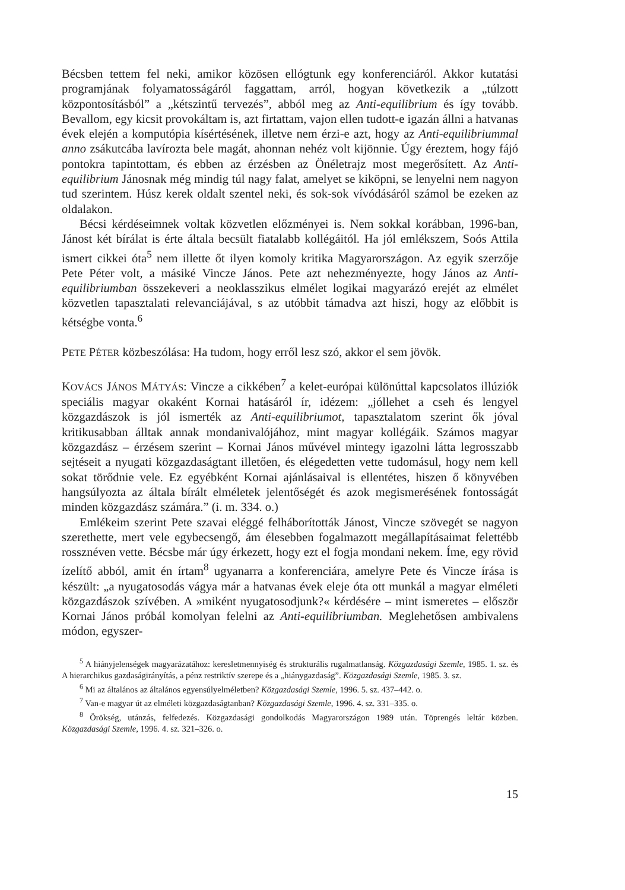Bécsben tettem fel neki, amikor közösen ellógtunk egy konferenciáról. Akkor kutatási programjának folyamatosságáról faggattam, arról, hogyan következik a „túlzott központosításból” a „kétszintű tervezés”, abból meg az Anti-equilibrium és így tovább. Bevallom, egy kicsit provokáltam is, azt firtattam, vajon ellen tudott-e igazán állni a hatvanas évek elején a komputópia kísértésének, illetve nem érzi-e azt, hogy az Anti-equilibriummal anno zsákutcába lavírozta bele magát, ahonnan nehéz volt kijönnie. Úgy éreztem, hogy fájó pontokra tapintottam, és ebben az érzésben az Önéletrajz most megerősített. Az Anti-equilibrium Jánosnak még mindig túl nagy falat, amelyet se kiköpni, se lenyelni nem nagyon tud szerintem. Húsz kerek oldalt szentel neki, és sok-sok vívódásáról számol be ezeken az oldalakon.
Bécsi kérdéseimnek voltak közvetlen előzményei is. Nem sokkal korábban, 1996-ban, Jánost két bírálat is érte általa becsült fiatalabb kollégáitól. Ha jól emlékszem, Soós Attila ismert cikkei óta<sup>5</sup> nem illette őt ilyen komoly kritika Magyarországon. Az egyik szerzője Pete Péter volt, a másiké Vincze János. Pete azt nehezményezte, hogy János az Anti-equilibriumban összekeveri a neoklasszikus elmélet logikai magyarázó erejét az elmélet közvetlen tapasztalati relevanciájával, s az utóbbit támadva azt hiszi, hogy az előbbit is kétségbe vonta.<sup>6</sup>
PETE PÉTER közbeszólása: Ha tudom, hogy erről lesz szó, akkor el sem jövök.
KOVÁCS JÁNOS MÁTYÁS: Vincze a cikkében<sup>7</sup> a kelet-európai különúttal kapcsolatos illúziók speciális magyar okaként Kornai hatásáról ír, idézem: „jóllehet a cseh és lengyel közgazdászok is jól ismerték az Anti-equilibriumot, tapasztalatom szerint ők jóval kritikusabban álltak annak mondanivalójához, mint magyar kollégáik. Számos magyar közgazdász – érzésem szerint – Kornai János művével mintegy igazolni látta legrosszabb sejtéseit a nyugati közgazdaságtant illetően, és elégedetten vette tudomásul, hogy nem kell sokat törődnie vele. Ez egyébként Kornai ajánlásaival is ellentétes, hiszen ő könyvében hangsúlyozta az általa bírált elméletek jelentőségét és azok megismerésének fontosságát minden közgazdász számára.” (i. m. 334. o.)
Emlékeim szerint Pete szavai eléggé felháborították Jánost, Vincze szövegét se nagyon szerethette, mert vele egybecsengő, ám élesebben fogalmazott megállapításaimat felettébb rossznéven vette. Bécsbe már úgy érkezett, hogy ezt el fogja mondani nekem. Íme, egy rövid ízelítő abból, amit én írtam<sup>8</sup> ugyanarra a konferenciára, amelyre Pete és Vincze írása is készült: „a nyugatosodás vágya már a hatvanas évek eleje óta ott munkál a magyar elméleti közgazdászok szívében. A »miként nyugatosodjunk?« kérdésére – mint ismeretes – először Kornai János próbál komolyan felelni az Anti-equilibriumban. Meglehetősen ambivalens módon, egyszer-
<sup>5</sup> A hiányjelenségek magyarázatához: keresletmennyiség és strukturális rugalmatlanság. Közgazdasági Szemle, 1985. 1. sz. és A hierarchikus gazdaságirányítás, a pénz restriktív szerepe és a „hiánygazdaság”. Közgazdasági Szemle, 1985. 3. sz.
<sup>6</sup> Mi az általános az általános egyensúlyelméletben? Közgazdasági Szemle, 1996. 5. sz. 437–442. o.
<sup>7</sup> Van-e magyar út az elméleti közgazdaságtanban? Közgazdasági Szemle, 1996. 4. sz. 331–335. o.
<sup>8</sup> Örökség, utánzás, felfedezés. Közgazdasági gondolkodás Magyarországon 1989 után. Töprengés leltár közben. Közgazdasági Szemle, 1996. 4. sz. 321–326. o.
15